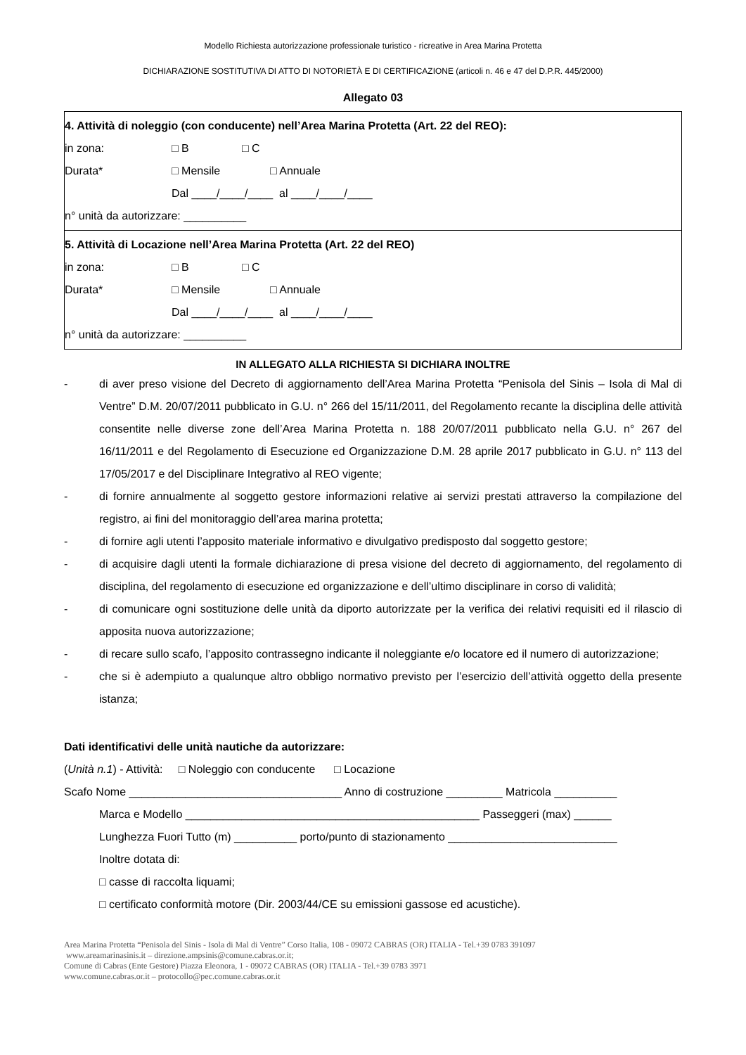Modello Richiesta autorizzazione professionale turistico - ricreative in Area Marina Protetta
DICHIARAZIONE SOSTITUTIVA DI ATTO DI NOTORIETÀ E DI CERTIFICAZIONE (articoli n. 46 e 47 del D.P.R. 445/2000)
Allegato 03
| 4. Attività di noleggio (con conducente) nell’Area Marina Protetta (Art. 22 del REO): in zona: □ B □ C Durata* □ Mensile □ Annuale Dal ____/____/____ al ____/____/____ n° unità da autorizzare: __________ |
| 5. Attività di Locazione nell’Area Marina Protetta (Art. 22 del REO) in zona: □ B □ C Durata* □ Mensile □ Annuale Dal ____/____/____ al ____/____/____ n° unità da autorizzare: __________ |
IN ALLEGATO ALLA RICHIESTA SI DICHIARA INOLTRE
- di aver preso visione del Decreto di aggiornamento dell’Area Marina Protetta “Penisola del Sinis – Isola di Mal di Ventre” D.M. 20/07/2011 pubblicato in G.U. n° 266 del 15/11/2011, del Regolamento recante la disciplina delle attività consentite nelle diverse zone dell’Area Marina Protetta n. 188 20/07/2011 pubblicato nella G.U. n° 267 del 16/11/2011 e del Regolamento di Esecuzione ed Organizzazione D.M. 28 aprile 2017 pubblicato in G.U. n° 113 del 17/05/2017 e del Disciplinare Integrativo al REO vigente;
- di fornire annualmente al soggetto gestore informazioni relative ai servizi prestati attraverso la compilazione del registro, ai fini del monitoraggio dell’area marina protetta;
- di fornire agli utenti l’apposito materiale informativo e divulgativo predisposto dal soggetto gestore;
- di acquisire dagli utenti la formale dichiarazione di presa visione del decreto di aggiornamento, del regolamento di disciplina, del regolamento di esecuzione ed organizzazione e dell’ultimo disciplinare in corso di validità;
- di comunicare ogni sostituzione delle unità da diporto autorizzate per la verifica dei relativi requisiti ed il rilascio di apposita nuova autorizzazione;
- di recare sullo scafo, l’apposito contrassegno indicante il noleggiante e/o locatore ed il numero di autorizzazione;
- che si è adempiuto a qualunque altro obbligo normativo previsto per l’esercizio dell’attività oggetto della presente istanza;
Dati identificativi delle unità nautiche da autorizzare:
(Unità n.1) - Attività: □ Noleggio con conducente □ Locazione
Scafo Nome __________________________________ Anno di costruzione _________ Matricola __________
Marca e Modello _______________________________________________ Passeggeri (max) ______
Lunghezza Fuori Tutto (m) __________ porto/punto di stazionamento ___________________________
Inoltre dotata di:
□ casse di raccolta liquami;
□ certificato conformità motore (Dir. 2003/44/CE su emissioni gassose ed acustiche).
Area Marina Protetta “Penisola del Sinis - Isola di Mal di Ventre” Corso Italia, 108 - 09072 CABRAS (OR) ITALIA - Tel.+39 0783 391097
www.areamarinasinis.it – direzione.ampsinis@comune.cabras.or.it;
Comune di Cabras (Ente Gestore) Piazza Eleonora, 1 - 09072 CABRAS (OR) ITALIA - Tel.+39 0783 3971
www.comune.cabras.or.it – protocollo@pec.comune.cabras.or.it